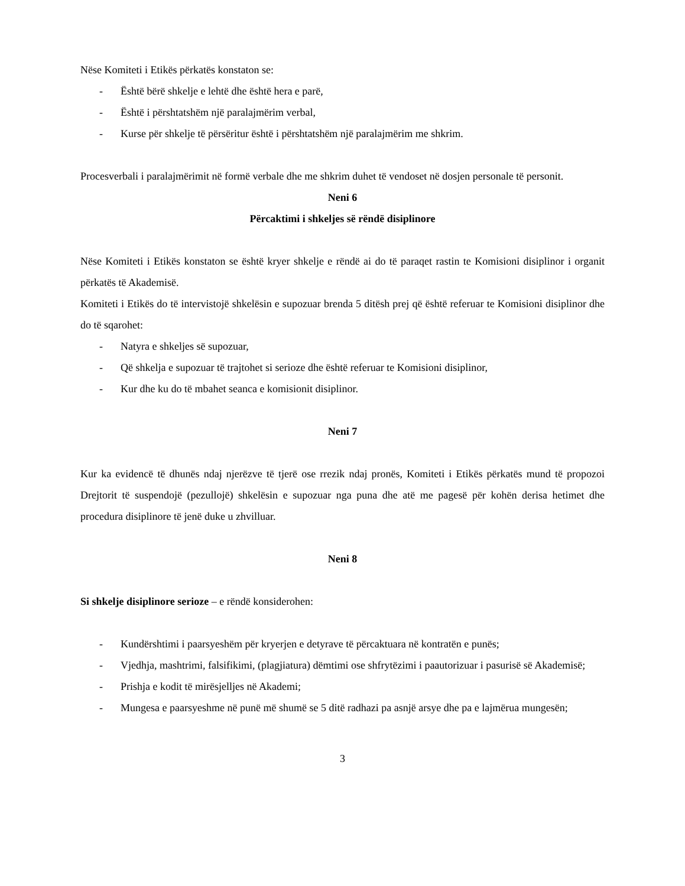Nëse Komiteti i Etikës përkatës konstaton se:
- Është bërë shkelje e lehtë dhe është hera e parë,
- Është i përshtatshëm një paralajmërim verbal,
- Kurse për shkelje të përsëritur është i përshtatshëm një paralajmërim me shkrim.
Procesverbali i paralajmërimit në formë verbale dhe me shkrim duhet të vendoset në dosjen personale të personit.
Neni 6
Përcaktimi i shkeljes së rëndë disiplinore
Nëse Komiteti i Etikës konstaton se është kryer shkelje e rëndë ai do të paraqet rastin te Komisioni disiplinor i organit përkatës të Akademisë.
Komiteti i Etikës do të intervistojë shkelësin e supozuar brenda 5 ditësh prej që është referuar te Komisioni disiplinor dhe do të sqarohet:
- Natyra e shkeljes së supozuar,
- Që shkelja e supozuar të trajtohet si serioze dhe është referuar te Komisioni disiplinor,
- Kur dhe ku do të mbahet seanca e komisionit disiplinor.
Neni 7
Kur ka evidencë të dhunës ndaj njerëzve të tjerë ose rrezik ndaj pronës, Komiteti i Etikës përkatës mund të propozoi Drejtorit të suspendojë (pezullojë) shkelësin e supozuar nga puna dhe atë me pagesë për kohën derisa hetimet dhe procedura disiplinore të jenë duke u zhvilluar.
Neni 8
Si shkelje disiplinore serioze – e rëndë konsiderohen:
- Kundërshtimi i paarsyeshëm për kryerjen e detyrave të përcaktuara në kontratën e punës;
- Vjedhja, mashtrimi, falsifikimi, (plagjiatura) dëmtimi ose shfrytëzimi i paautorizuar i pasurisë së Akademisë;
- Prishja e kodit të mirësjelljes në Akademi;
- Mungesa e paarsyeshme në punë më shumë se 5 ditë radhazi pa asnjë arsye dhe pa e lajmërua mungesën;
3